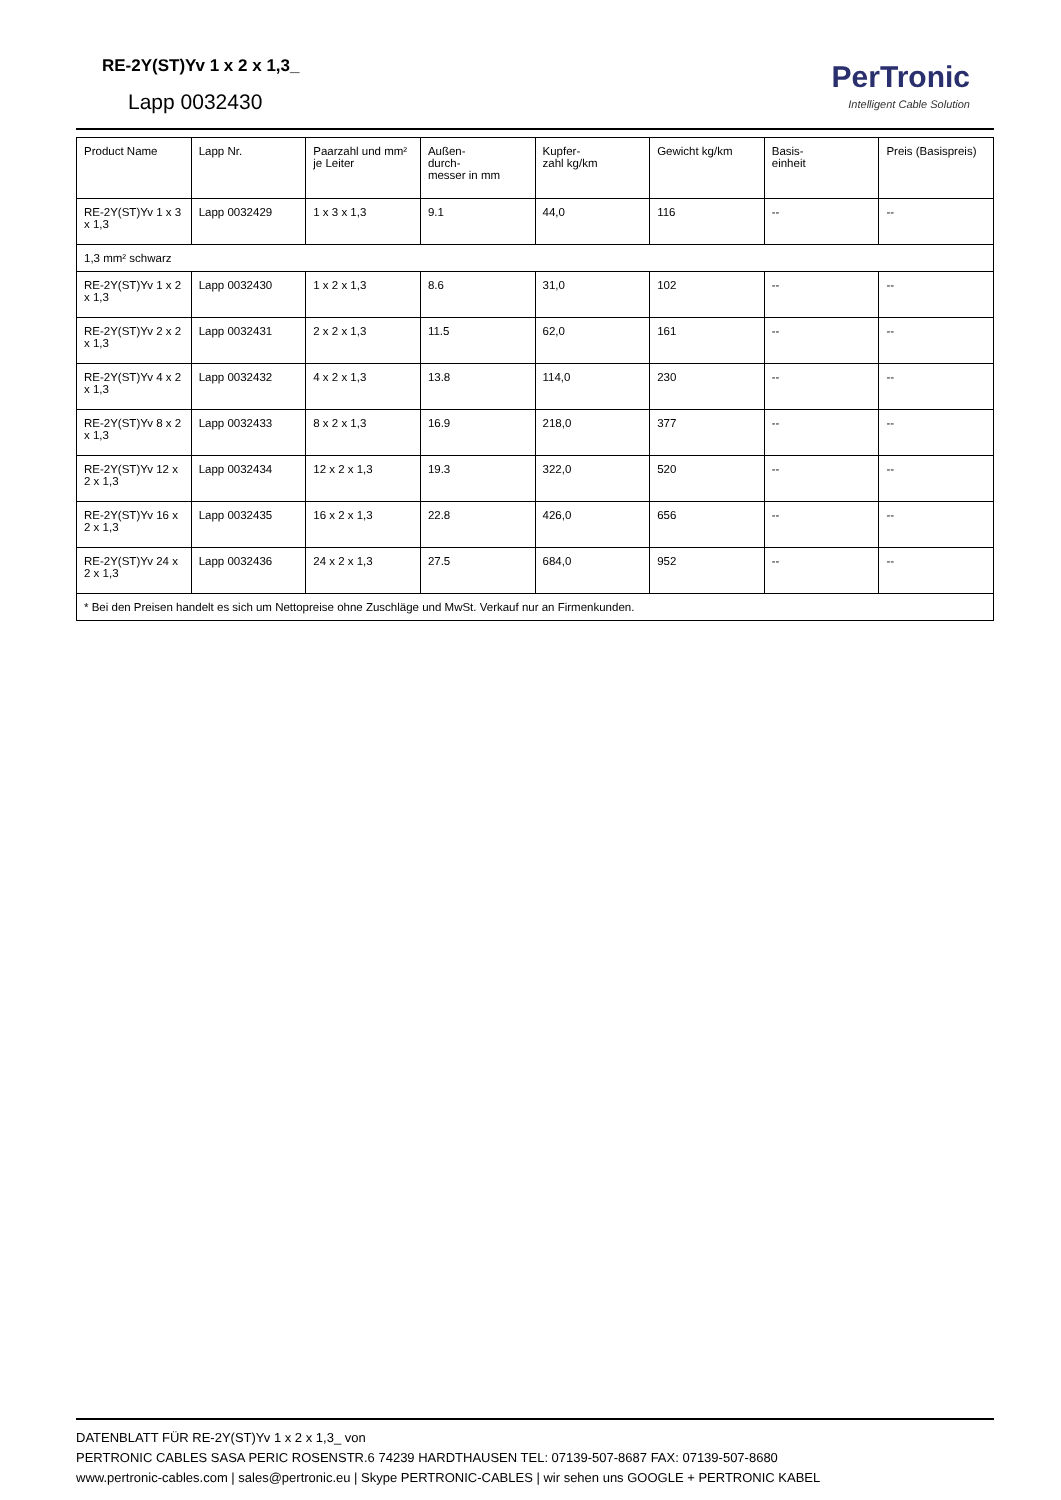RE-2Y(ST)Yv 1 x 2 x 1,3_
Lapp 0032430
PerTronic
Intelligent Cable Solution
| Product Name | Lapp Nr. | Paarzahl und mm² je Leiter | Außen- durch- messer in mm | Kupfer- zahl kg/km | Gewicht kg/km | Basis- einheit | Preis (Basispreis) |
| --- | --- | --- | --- | --- | --- | --- | --- |
| RE-2Y(ST)Yv 1 x 3 x 1,3 | Lapp 0032429 | 1 x 3 x 1,3 | 9.1 | 44,0 | 116 | -- | -- |
| 1,3 mm² schwarz | | | | | | | |
| RE-2Y(ST)Yv 1 x 2 x 1,3 | Lapp 0032430 | 1 x 2 x 1,3 | 8.6 | 31,0 | 102 | -- | -- |
| RE-2Y(ST)Yv 2 x 2 x 1,3 | Lapp 0032431 | 2 x 2 x 1,3 | 11.5 | 62,0 | 161 | -- | -- |
| RE-2Y(ST)Yv 4 x 2 x 1,3 | Lapp 0032432 | 4 x 2 x 1,3 | 13.8 | 114,0 | 230 | -- | -- |
| RE-2Y(ST)Yv 8 x 2 x 1,3 | Lapp 0032433 | 8 x 2 x 1,3 | 16.9 | 218,0 | 377 | -- | -- |
| RE-2Y(ST)Yv 12 x 2 x 1,3 | Lapp 0032434 | 12 x 2 x 1,3 | 19.3 | 322,0 | 520 | -- | -- |
| RE-2Y(ST)Yv 16 x 2 x 1,3 | Lapp 0032435 | 16 x 2 x 1,3 | 22.8 | 426,0 | 656 | -- | -- |
| RE-2Y(ST)Yv 24 x 2 x 1,3 | Lapp 0032436 | 24 x 2 x 1,3 | 27.5 | 684,0 | 952 | -- | -- |
| * Bei den Preisen handelt es sich um Nettopreise ohne Zuschläge und MwSt. Verkauf nur an Firmenkunden. | | | | | | | |
DATENBLATT FÜR RE-2Y(ST)Yv 1 x 2 x 1,3_ von
PERTRONIC CABLES SASA PERIC ROSENSTR.6 74239 HARDTHAUSEN TEL: 07139-507-8687 FAX: 07139-507-8680
www.pertronic-cables.com | sales@pertronic.eu | Skype PERTRONIC-CABLES | wir sehen uns GOOGLE + PERTRONIC KABEL